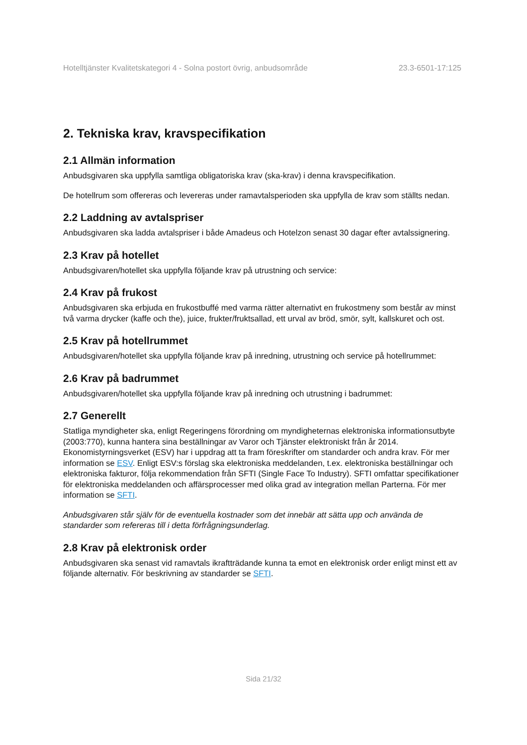Hotelltjänster Kvalitetskategori 4 - Solna postort övrig, anbudsområde 23.3-6501-17:125
2. Tekniska krav, kravspecifikation
2.1 Allmän information
Anbudsgivaren ska uppfylla samtliga obligatoriska krav (ska-krav) i denna kravspecifikation.
De hotellrum som offereras och levereras under ramavtalsperioden ska uppfylla de krav som ställts nedan.
2.2 Laddning av avtalspriser
Anbudsgivaren ska ladda avtalspriser i både Amadeus och Hotelzon senast 30 dagar efter avtalssignering.
2.3 Krav på hotellet
Anbudsgivaren/hotellet ska uppfylla följande krav på utrustning och service:
2.4 Krav på frukost
Anbudsgivaren ska erbjuda en frukostbuffé med varma rätter alternativt en frukostmeny som består av minst två varma drycker (kaffe och the), juice, frukter/fruktsallad, ett urval av bröd, smör, sylt, kallskuret och ost.
2.5 Krav på hotellrummet
Anbudsgivaren/hotellet ska uppfylla följande krav på inredning, utrustning och service på hotellrummet:
2.6 Krav på badrummet
Anbudsgivaren/hotellet ska uppfylla följande krav på inredning och utrustning i badrummet:
2.7 Generellt
Statliga myndigheter ska, enligt Regeringens förordning om myndigheternas elektroniska informationsutbyte (2003:770), kunna hantera sina beställningar av Varor och Tjänster elektroniskt från år 2014. Ekonomistyrningsverket (ESV) har i uppdrag att ta fram föreskrifter om standarder och andra krav. För mer information se ESV. Enligt ESV:s förslag ska elektroniska meddelanden, t.ex. elektroniska beställningar och elektroniska fakturor, följa rekommendation från SFTI (Single Face To Industry). SFTI omfattar specifikationer för elektroniska meddelanden och affärsprocesser med olika grad av integration mellan Parterna. För mer information se SFTI.
Anbudsgivaren står själv för de eventuella kostnader som det innebär att sätta upp och använda de standarder som refereras till i detta förfrågningsunderlag.
2.8 Krav på elektronisk order
Anbudsgivaren ska senast vid ramavtals ikraftträdande kunna ta emot en elektronisk order enligt minst ett av följande alternativ. För beskrivning av standarder se SFTI.
Sida 21/32